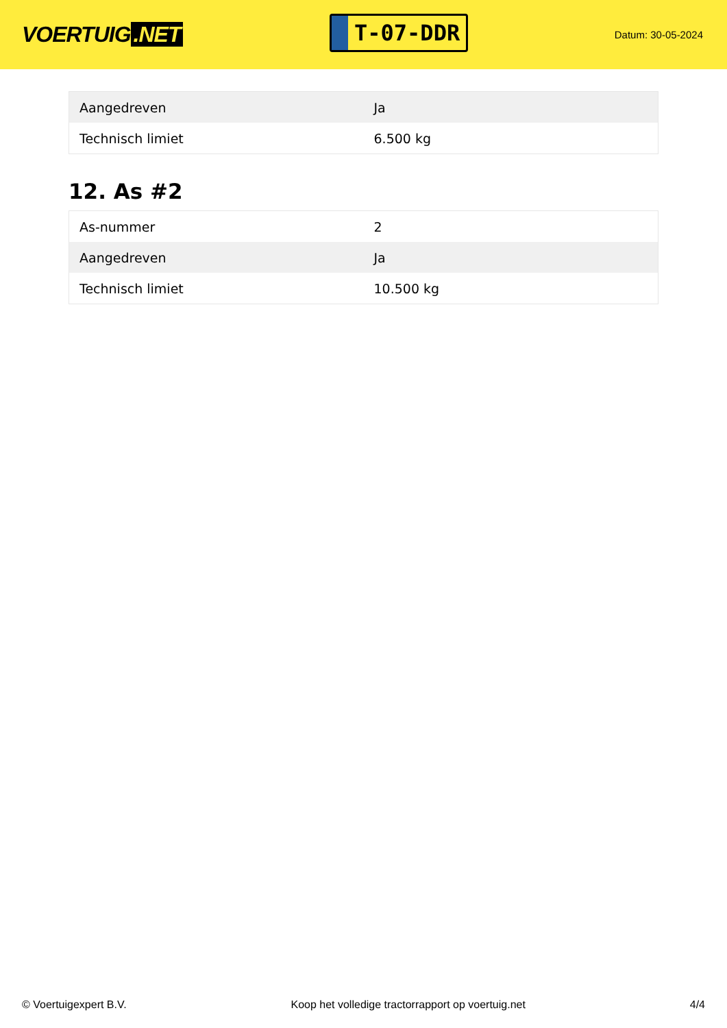VOERTUIG.NET
T-07-DDR
Datum: 30-05-2024
| Aangedreven | Ja |
| Technisch limiet | 6.500 kg |
12. As #2
| As-nummer | 2 |
| Aangedreven | Ja |
| Technisch limiet | 10.500 kg |
© Voertuigexpert B.V. Koop het volledige tractorrapport op voertuig.net 4/4